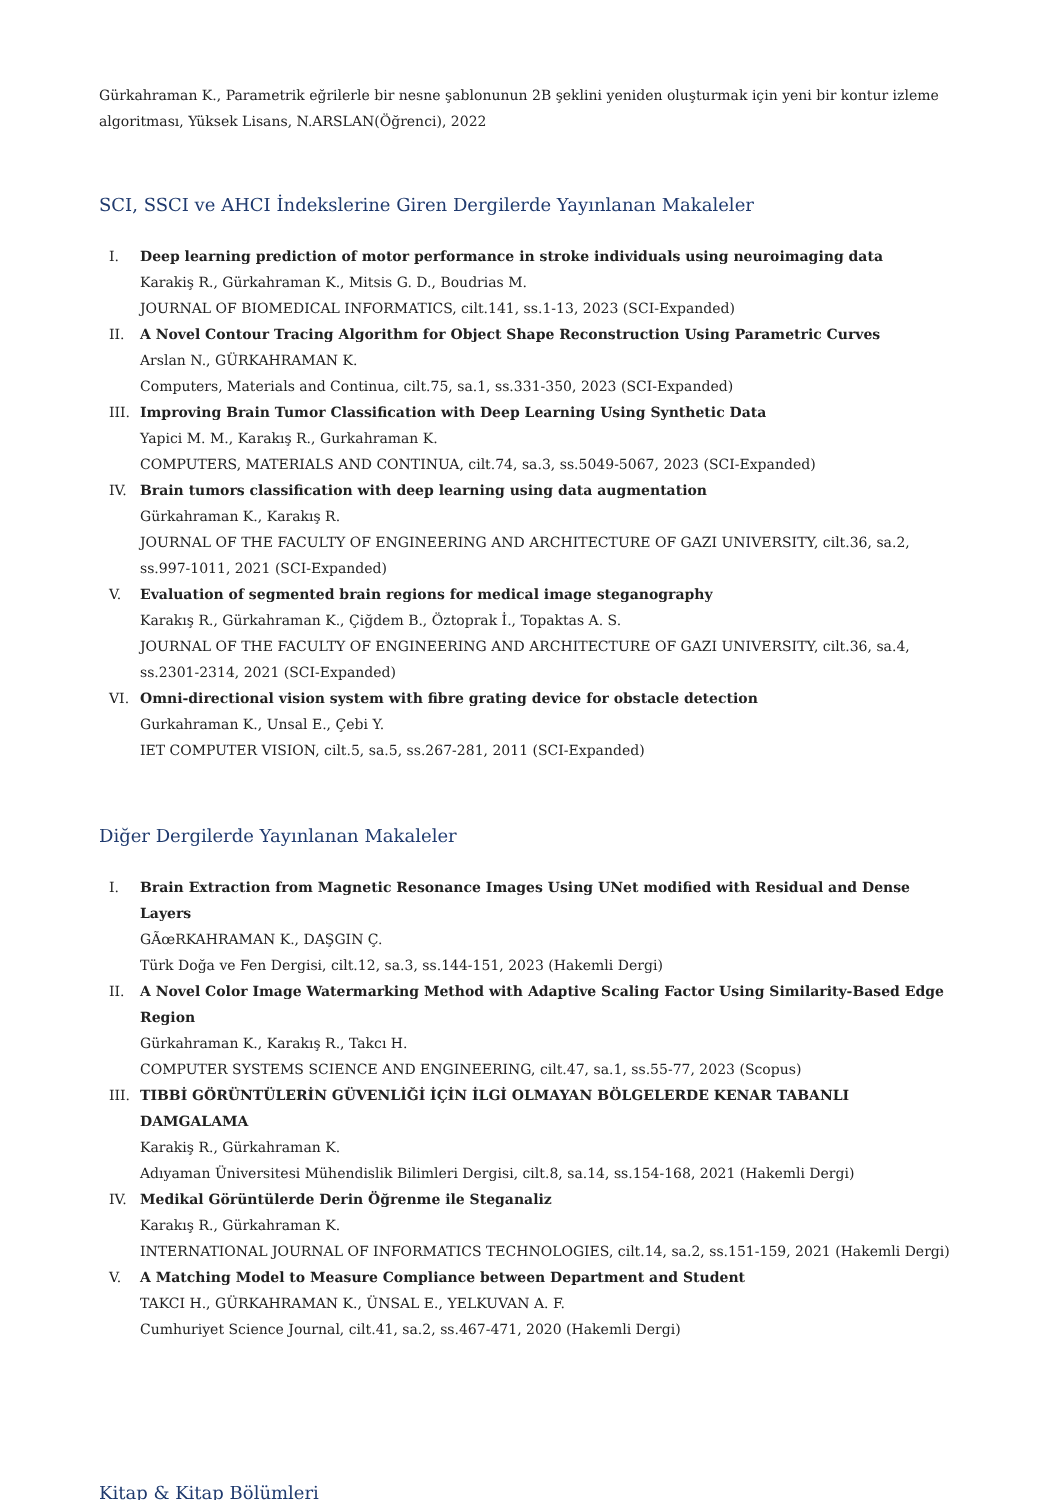Gürkahraman K., Parametrik eğrilerle bir nesne şablonunun 2B şeklini yeniden oluşturmak için yeni bir kontur izleme algoritması, Yüksek Lisans, N.ARSLAN(Öğrenci), 2022
SCI, SSCI ve AHCI İndekslerine Giren Dergilerde Yayınlanan Makaleler
I. Deep learning prediction of motor performance in stroke individuals using neuroimaging data
Karakiş R., Gürkahraman K., Mitsis G. D., Boudrias M.
JOURNAL OF BIOMEDICAL INFORMATICS, cilt.141, ss.1-13, 2023 (SCI-Expanded)
II. A Novel Contour Tracing Algorithm for Object Shape Reconstruction Using Parametric Curves
Arslan N., GÜRKAHRAMAN K.
Computers, Materials and Continua, cilt.75, sa.1, ss.331-350, 2023 (SCI-Expanded)
III. Improving Brain Tumor Classification with Deep Learning Using Synthetic Data
Yapici M. M., Karakış R., Gurkahraman K.
COMPUTERS, MATERIALS AND CONTINUA, cilt.74, sa.3, ss.5049-5067, 2023 (SCI-Expanded)
IV. Brain tumors classification with deep learning using data augmentation
Gürkahraman K., Karakış R.
JOURNAL OF THE FACULTY OF ENGINEERING AND ARCHITECTURE OF GAZI UNIVERSITY, cilt.36, sa.2, ss.997-1011, 2021 (SCI-Expanded)
V. Evaluation of segmented brain regions for medical image steganography
Karakış R., Gürkahraman K., Çiğdem B., Öztoprak İ., Topaktas A. S.
JOURNAL OF THE FACULTY OF ENGINEERING AND ARCHITECTURE OF GAZI UNIVERSITY, cilt.36, sa.4, ss.2301-2314, 2021 (SCI-Expanded)
VI. Omni-directional vision system with fibre grating device for obstacle detection
Gurkahraman K., Unsal E., Çebi Y.
IET COMPUTER VISION, cilt.5, sa.5, ss.267-281, 2011 (SCI-Expanded)
Diğer Dergilerde Yayınlanan Makaleler
I. Brain Extraction from Magnetic Resonance Images Using UNet modified with Residual and Dense Layers
GÃœRKAHRAMAN K., DAŞGIN Ç.
Türk Doğa ve Fen Dergisi, cilt.12, sa.3, ss.144-151, 2023 (Hakemli Dergi)
II. A Novel Color Image Watermarking Method with Adaptive Scaling Factor Using Similarity-Based Edge Region
Gürkahraman K., Karakış R., Takcı H.
COMPUTER SYSTEMS SCIENCE AND ENGINEERING, cilt.47, sa.1, ss.55-77, 2023 (Scopus)
III. TIBBİ GÖRÜNTÜLERİN GÜVENLİĞİ İÇİN İLGİ OLMAYAN BÖLGELERDE KENAR TABANLI DAMGALAMA
Karakiş R., Gürkahraman K.
Adıyaman Üniversitesi Mühendislik Bilimleri Dergisi, cilt.8, sa.14, ss.154-168, 2021 (Hakemli Dergi)
IV. Medikal Görüntülerde Derin Öğrenme ile Steganaliz
Karakış R., Gürkahraman K.
INTERNATIONAL JOURNAL OF INFORMATICS TECHNOLOGIES, cilt.14, sa.2, ss.151-159, 2021 (Hakemli Dergi)
V. A Matching Model to Measure Compliance between Department and Student
TAKCI H., GÜRKAHRAMAN K., ÜNSAL E., YELKUVAN A. F.
Cumhuriyet Science Journal, cilt.41, sa.2, ss.467-471, 2020 (Hakemli Dergi)
Kitap & Kitap Bölümleri